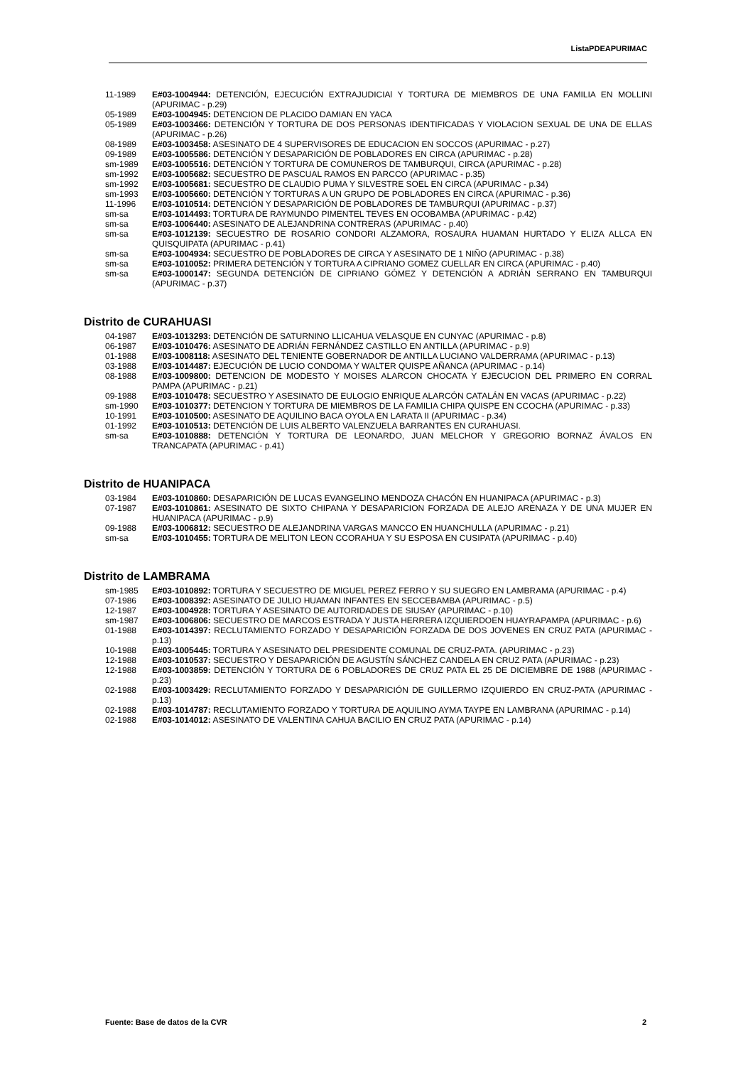ListaPDEAPURIMAC
11-1989 E#03-1004944: DETENCIÓN, EJECUCIÓN EXTRAJUDICIAl Y TORTURA DE MIEMBROS DE UNA FAMILIA EN MOLLINI (APURIMAC - p.29)
05-1989 E#03-1004945: DETENCION DE PLACIDO DAMIAN EN YACA
05-1989 E#03-1003466: DETENCIÓN Y TORTURA DE DOS PERSONAS IDENTIFICADAS Y VIOLACION SEXUAL DE UNA DE ELLAS (APURIMAC - p.26)
08-1989 E#03-1003458: ASESINATO DE 4 SUPERVISORES DE EDUCACION EN SOCCOS (APURIMAC - p.27)
09-1989 E#03-1005586: DETENCIÓN Y DESAPARICIÓN DE POBLADORES EN CIRCA (APURIMAC - p.28)
sm-1989 E#03-1005516: DETENCIÓN Y TORTURA DE COMUNEROS DE TAMBURQUI, CIRCA (APURIMAC - p.28)
sm-1992 E#03-1005682: SECUESTRO DE PASCUAL RAMOS EN PARCCO (APURIMAC - p.35)
sm-1992 E#03-1005681: SECUESTRO DE CLAUDIO PUMA Y SILVESTRE SOEL EN CIRCA (APURIMAC - p.34)
sm-1993 E#03-1005660: DETENCIÓN Y TORTURAS A UN GRUPO DE POBLADORES EN CIRCA (APURIMAC - p.36)
11-1996 E#03-1010514: DETENCIÓN Y DESAPARICIÓN DE POBLADORES DE TAMBURQUI (APURIMAC - p.37)
sm-sa E#03-1014493: TORTURA DE RAYMUNDO PIMENTEL TEVES EN OCOBAMBA (APURIMAC - p.42)
sm-sa E#03-1006440: ASESINATO DE ALEJANDRINA CONTRERAS (APURIMAC - p.40)
sm-sa E#03-1012139: SECUESTRO DE ROSARIO CONDORI ALZAMORA, ROSAURA HUAMAN HURTADO Y ELIZA ALLCA EN QUISQUIPATA (APURIMAC - p.41)
sm-sa E#03-1004934: SECUESTRO DE POBLADORES DE CIRCA Y ASESINATO DE 1 NIÑO (APURIMAC - p.38)
sm-sa E#03-1010052: PRIMERA DETENCIÓN Y TORTURA A CIPRIANO GOMEZ CUELLAR EN CIRCA (APURIMAC - p.40)
sm-sa E#03-1000147: SEGUNDA DETENCIÓN DE CIPRIANO GÓMEZ Y DETENCIÓN A ADRIÁN SERRANO EN TAMBURQUI (APURIMAC - p.37)
Distrito de CURAHUASI
04-1987 E#03-1013293: DETENCIÓN DE SATURNINO LLICAHUA VELASQUE EN CUNYAC (APURIMAC - p.8)
06-1987 E#03-1010476: ASESINATO DE ADRIÁN FERNÁNDEZ CASTILLO EN ANTILLA (APURIMAC - p.9)
01-1988 E#03-1008118: ASESINATO DEL TENIENTE GOBERNADOR DE ANTILLA LUCIANO VALDERRAMA (APURIMAC - p.13)
03-1988 E#03-1014487: EJECUCIÓN DE LUCIO CONDOMA Y WALTER QUISPE AÑANCA (APURIMAC - p.14)
08-1988 E#03-1009800: DETENCION DE MODESTO Y MOISES ALARCON CHOCATA Y EJECUCION DEL PRIMERO EN CORRAL PAMPA (APURIMAC - p.21)
09-1988 E#03-1010478: SECUESTRO Y ASESINATO DE EULOGIO ENRIQUE ALARCÓN CATALÁN EN VACAS (APURIMAC - p.22)
sm-1990 E#03-1010377: DETENCION Y TORTURA DE MIEMBROS DE LA FAMILIA CHIPA QUISPE EN CCOCHA (APURIMAC - p.33)
10-1991 E#03-1010500: ASESINATO DE AQUILINO BACA OYOLA EN LARATA II (APURIMAC - p.34)
01-1992 E#03-1010513: DETENCIÓN DE LUIS ALBERTO VALENZUELA BARRANTES EN CURAHUASI.
sm-sa E#03-1010888: DETENCIÓN Y TORTURA DE LEONARDO, JUAN MELCHOR Y GREGORIO BORNAZ ÁVALOS EN TRANCAPATA (APURIMAC - p.41)
Distrito de HUANIPACA
03-1984 E#03-1010860: DESAPARICIÓN DE LUCAS EVANGELINO MENDOZA CHACÓN EN HUANIPACA (APURIMAC - p.3)
07-1987 E#03-1010861: ASESINATO DE SIXTO CHIPANA Y DESAPARICION FORZADA DE ALEJO ARENAZA Y DE UNA MUJER EN HUANIPACA (APURIMAC - p.9)
09-1988 E#03-1006812: SECUESTRO DE ALEJANDRINA VARGAS MANCCO EN HUANCHULLA (APURIMAC - p.21)
sm-sa E#03-1010455: TORTURA DE MELITON LEON CCORAHUA Y SU ESPOSA EN CUSIPATA (APURIMAC - p.40)
Distrito de LAMBRAMA
sm-1985 E#03-1010892: TORTURA Y SECUESTRO DE MIGUEL PEREZ FERRO Y SU SUEGRO EN LAMBRAMA (APURIMAC - p.4)
07-1986 E#03-1008392: ASESINATO DE JULIO HUAMAN INFANTES EN SECCEBAMBA (APURIMAC - p.5)
12-1987 E#03-1004928: TORTURA Y ASESINATO DE AUTORIDADES DE SIUSAY (APURIMAC - p.10)
sm-1987 E#03-1006806: SECUESTRO DE MARCOS ESTRADA Y JUSTA HERRERA IZQUIERDOEN HUAYRAPAMPA (APURIMAC - p.6)
01-1988 E#03-1014397: RECLUTAMIENTO FORZADO Y DESAPARICIÓN FORZADA DE DOS JOVENES EN CRUZ PATA (APURIMAC - p.13)
10-1988 E#03-1005445: TORTURA Y ASESINATO DEL PRESIDENTE COMUNAL DE CRUZ-PATA. (APURIMAC - p.23)
12-1988 E#03-1010537: SECUESTRO Y DESAPARICIÓN DE AGUSTÍN SÁNCHEZ CANDELA EN CRUZ PATA (APURIMAC - p.23)
12-1988 E#03-1003859: DETENCIÓN Y TORTURA DE 6 POBLADORES DE CRUZ PATA EL 25 DE DICIEMBRE DE 1988 (APURIMAC - p.23)
02-1988 E#03-1003429: RECLUTAMIENTO FORZADO Y DESAPARICIÓN DE GUILLERMO IZQUIERDO EN CRUZ-PATA (APURIMAC - p.13)
02-1988 E#03-1014787: RECLUTAMIENTO FORZADO Y TORTURA DE AQUILINO AYMA TAYPE EN LAMBRANA (APURIMAC - p.14)
02-1988 E#03-1014012: ASESINATO DE VALENTINA CAHUA BACILIO EN CRUZ PATA (APURIMAC - p.14)
Fuente: Base de datos de la CVR 2